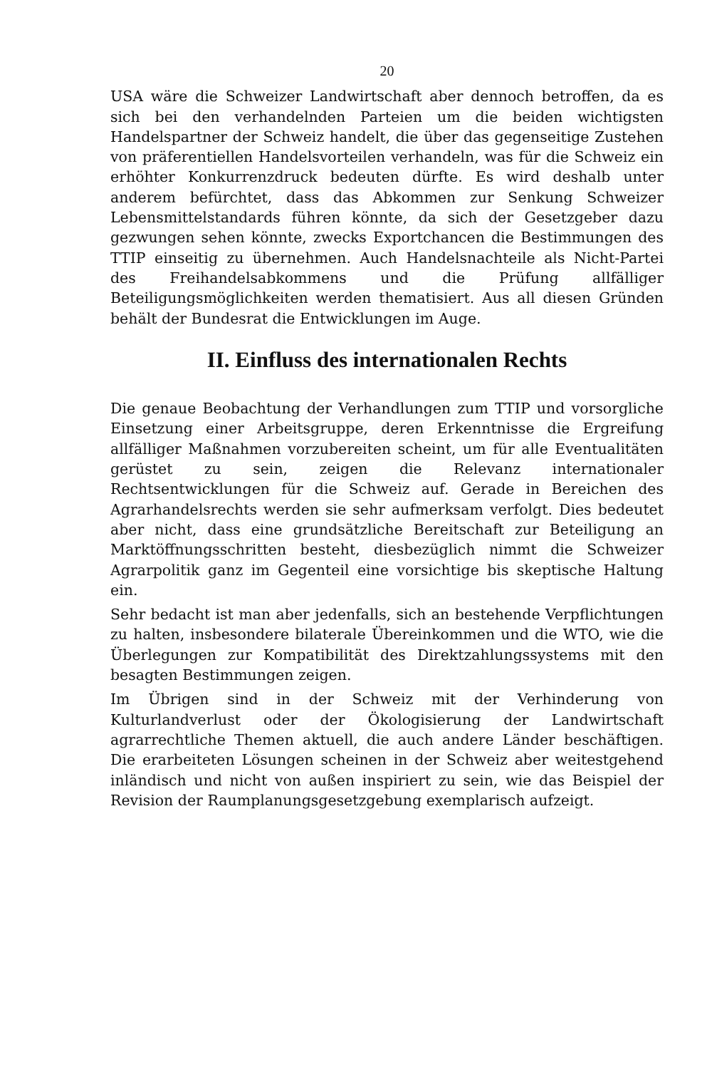20
USA wäre die Schweizer Landwirtschaft aber dennoch betroffen, da es sich bei den verhandelnden Parteien um die beiden wichtigsten Handelspartner der Schweiz handelt, die über das gegenseitige Zustehen von präferentiellen Handelsvorteilen verhandeln, was für die Schweiz ein erhöhter Konkurrenzdruck bedeuten dürfte. Es wird deshalb unter anderem befürchtet, dass das Abkommen zur Senkung Schweizer Lebensmittelstandards führen könnte, da sich der Gesetzgeber dazu gezwungen sehen könnte, zwecks Exportchancen die Bestimmungen des TTIP einseitig zu übernehmen. Auch Handelsnachteile als Nicht-Partei des Freihandelsabkommens und die Prüfung allfälliger Beteiligungsmöglichkeiten werden thematisiert. Aus all diesen Gründen behält der Bundesrat die Entwicklungen im Auge.
II. Einfluss des internationalen Rechts
Die genaue Beobachtung der Verhandlungen zum TTIP und vorsorgliche Einsetzung einer Arbeitsgruppe, deren Erkenntnisse die Ergreifung allfälliger Maßnahmen vorzubereiten scheint, um für alle Eventualitäten gerüstet zu sein, zeigen die Relevanz internationaler Rechtsentwicklungen für die Schweiz auf. Gerade in Bereichen des Agrarhandelsrechts werden sie sehr aufmerksam verfolgt. Dies bedeutet aber nicht, dass eine grundsätzliche Bereitschaft zur Beteiligung an Marktöffnungsschritten besteht, diesbezüglich nimmt die Schweizer Agrarpolitik ganz im Gegenteil eine vorsichtige bis skeptische Haltung ein.
Sehr bedacht ist man aber jedenfalls, sich an bestehende Verpflichtungen zu halten, insbesondere bilaterale Übereinkommen und die WTO, wie die Überlegungen zur Kompatibilität des Direktzahlungssystems mit den besagten Bestimmungen zeigen.
Im Übrigen sind in der Schweiz mit der Verhinderung von Kulturlandverlust oder der Ökologisierung der Landwirtschaft agrarrechtliche Themen aktuell, die auch andere Länder beschäftigen. Die erarbeiteten Lösungen scheinen in der Schweiz aber weitestgehend inländisch und nicht von außen inspiriert zu sein, wie das Beispiel der Revision der Raumplanungsgesetzgebung exemplarisch aufzeigt.